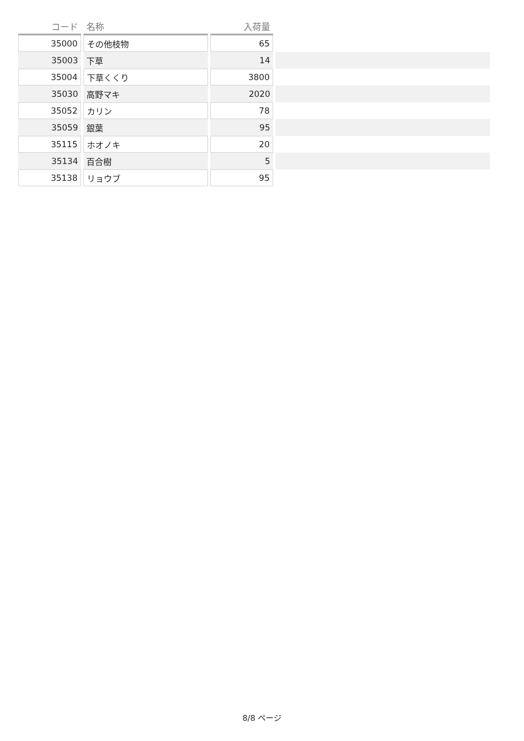| コード | 名称 | 入荷量 | |
| --- | --- | --- | --- |
| 35000 | その他枝物 | 65 | |
| 35003 | 下草 | 14 | |
| 35004 | 下草くくり | 3800 | |
| 35030 | 高野マキ | 2020 | |
| 35052 | カリン | 78 | |
| 35059 | 銀葉 | 95 | |
| 35115 | ホオノキ | 20 | |
| 35134 | 百合樹 | 5 | |
| 35138 | リョウブ | 95 | |
8/8 ページ